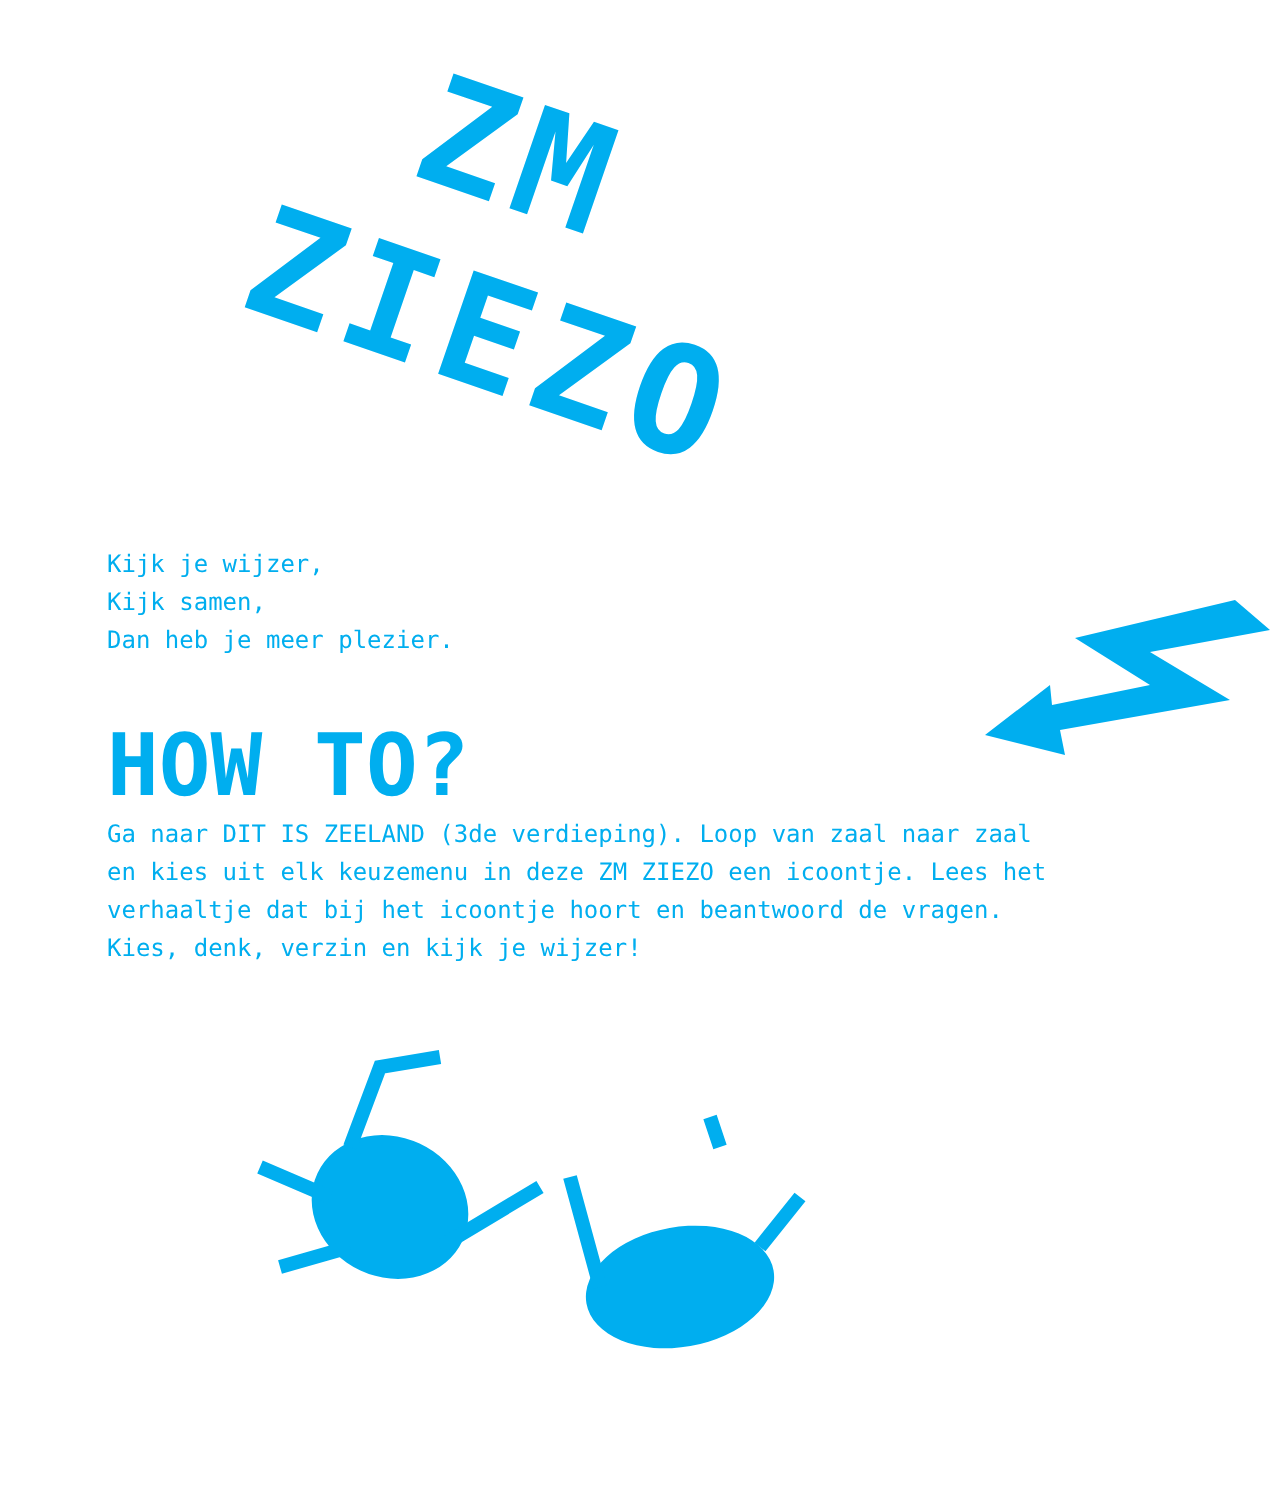ZM
ZIEZO
Kijk je wijzer,
Kijk samen,
Dan heb je meer plezier.
HOW TO?
Ga naar DIT IS ZEELAND (3de verdieping). Loop van zaal naar zaal en kies uit elk keuzemenu in deze ZM ZIEZO een icoontje. Lees het verhaaltje dat bij het icoontje hoort en beantwoord de vragen. Kies, denk, verzin en kijk je wijzer!